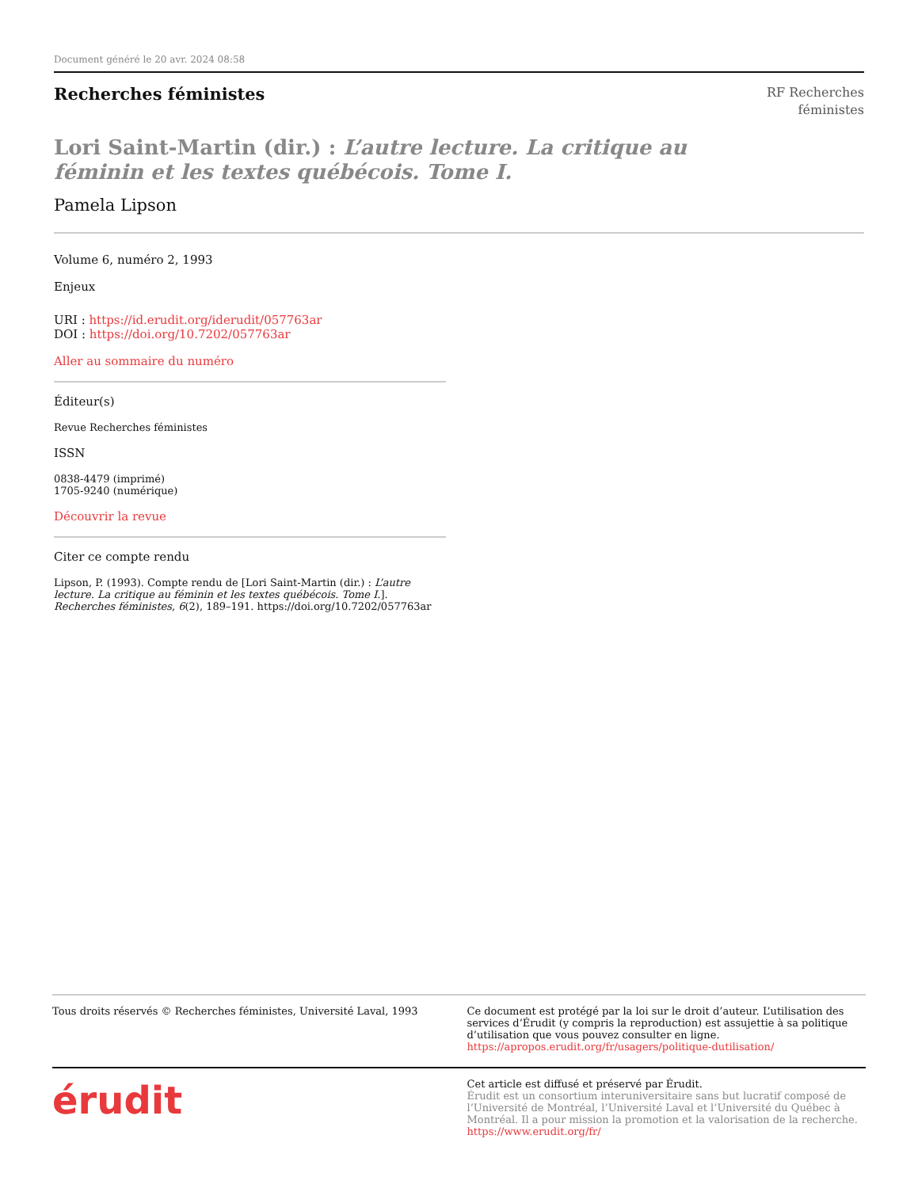Document généré le 20 avr. 2024 08:58
Recherches féministes
RF Recherches
féministes
Lori Saint-Martin (dir.) : L’autre lecture. La critique au féminin et les textes québécois. Tome I.
Pamela Lipson
Volume 6, numéro 2, 1993
Enjeux
URI : https://id.erudit.org/iderudit/057763ar
DOI : https://doi.org/10.7202/057763ar
Aller au sommaire du numéro
Éditeur(s)
Revue Recherches féministes
ISSN
0838-4479 (imprimé)
1705-9240 (numérique)
Découvrir la revue
Citer ce compte rendu
Lipson, P. (1993). Compte rendu de [Lori Saint-Martin (dir.) : L’autre lecture. La critique au féminin et les textes québécois. Tome I.]. Recherches féministes, 6(2), 189–191. https://doi.org/10.7202/057763ar
Tous droits réservés © Recherches féministes, Université Laval, 1993
Ce document est protégé par la loi sur le droit d’auteur. L’utilisation des services d’Érudit (y compris la reproduction) est assujettie à sa politique d’utilisation que vous pouvez consulter en ligne.
https://apropos.erudit.org/fr/usagers/politique-dutilisation/
érudit
Cet article est diffusé et préservé par Érudit.
Érudit est un consortium interuniversitaire sans but lucratif composé de l’Université de Montréal, l’Université Laval et l’Université du Québec à Montréal. Il a pour mission la promotion et la valorisation de la recherche.
https://www.erudit.org/fr/